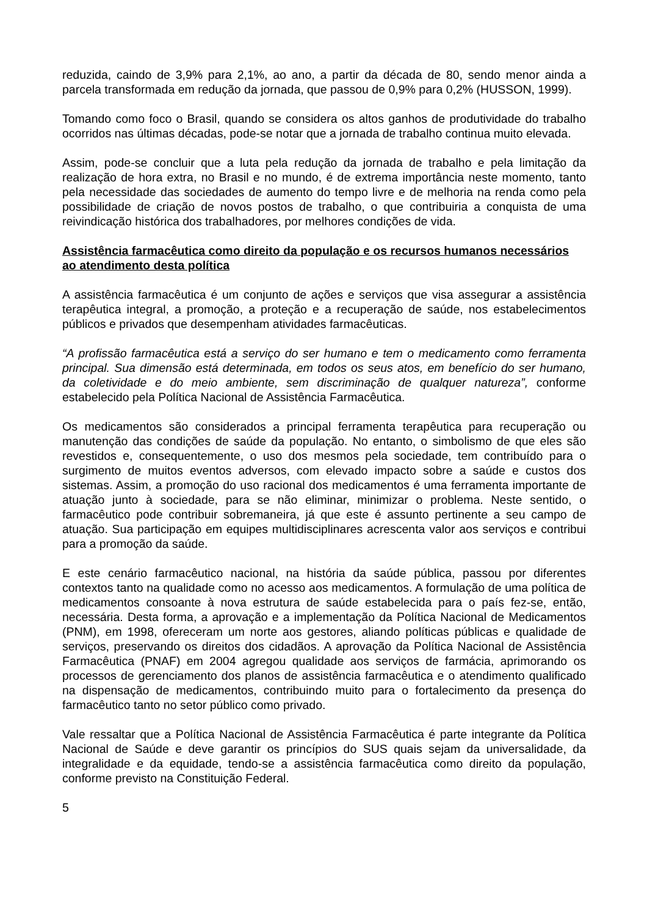reduzida, caindo de 3,9% para 2,1%, ao ano, a partir da década de 80, sendo menor ainda a parcela transformada em redução da jornada, que passou de 0,9% para 0,2% (HUSSON, 1999).
Tomando como foco o Brasil, quando se considera os altos ganhos de produtividade do trabalho ocorridos nas últimas décadas, pode-se notar que a jornada de trabalho continua muito elevada.
Assim, pode-se concluir que a luta pela redução da jornada de trabalho e pela limitação da realização de hora extra, no Brasil e no mundo, é de extrema importância neste momento, tanto pela necessidade das sociedades de aumento do tempo livre e de melhoria na renda como pela possibilidade de criação de novos postos de trabalho, o que contribuiria a conquista de uma reivindicação histórica dos trabalhadores, por melhores condições de vida.
Assistência farmacêutica como direito da população e os recursos humanos necessários ao atendimento desta política
A assistência farmacêutica é um conjunto de ações e serviços que visa assegurar a assistência terapêutica integral, a promoção, a proteção e a recuperação de saúde, nos estabelecimentos públicos e privados que desempenham atividades farmacêuticas.
“A profissão farmacêutica está a serviço do ser humano e tem o medicamento como ferramenta principal. Sua dimensão está determinada, em todos os seus atos, em benefício do ser humano, da coletividade e do meio ambiente, sem discriminação de qualquer natureza”, conforme estabelecido pela Política Nacional de Assistência Farmacêutica.
Os medicamentos são considerados a principal ferramenta terapêutica para recuperação ou manutenção das condições de saúde da população. No entanto, o simbolismo de que eles são revestidos e, consequentemente, o uso dos mesmos pela sociedade, tem contribuído para o surgimento de muitos eventos adversos, com elevado impacto sobre a saúde e custos dos sistemas. Assim, a promoção do uso racional dos medicamentos é uma ferramenta importante de atuação junto à sociedade, para se não eliminar, minimizar o problema. Neste sentido, o farmacêutico pode contribuir sobremaneira, já que este é assunto pertinente a seu campo de atuação. Sua participação em equipes multidisciplinares acrescenta valor aos serviços e contribui para a promoção da saúde.
E este cenário farmacêutico nacional, na história da saúde pública, passou por diferentes contextos tanto na qualidade como no acesso aos medicamentos. A formulação de uma política de medicamentos consoante à nova estrutura de saúde estabelecida para o país fez-se, então, necessária. Desta forma, a aprovação e a implementação da Política Nacional de Medicamentos (PNM), em 1998, ofereceram um norte aos gestores, aliando políticas públicas e qualidade de serviços, preservando os direitos dos cidadãos. A aprovação da Política Nacional de Assistência Farmacêutica (PNAF) em 2004 agregou qualidade aos serviços de farmácia, aprimorando os processos de gerenciamento dos planos de assistência farmacêutica e o atendimento qualificado na dispensação de medicamentos, contribuindo muito para o fortalecimento da presença do farmacêutico tanto no setor público como privado.
Vale ressaltar que a Política Nacional de Assistência Farmacêutica é parte integrante da Política Nacional de Saúde e deve garantir os princípios do SUS quais sejam da universalidade, da integralidade e da equidade, tendo-se a assistência farmacêutica como direito da população, conforme previsto na Constituição Federal.
5